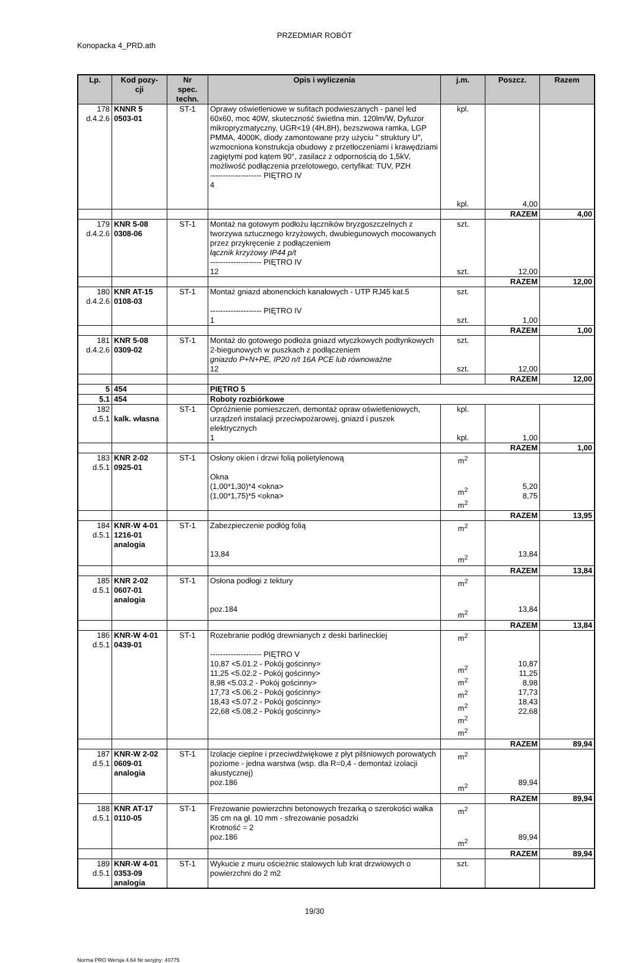PRZEDMIAR ROBÓT
Konopacka 4_PRD.ath
| Lp. | Kod pozy- cji | Nr spec. techn. | Opis i wyliczenia | j.m. | Poszcz. | Razem |
| --- | --- | --- | --- | --- | --- | --- |
| 178 d.4.2.6 | KNNR 5 0503-01 | ST-1 | Oprawy oświetleniowe w sufitach podwieszanych - panel led 60x60, moc 40W, skuteczność świetlna min. 120lm/W, Dyfuzor mikropryzmatyczny, UGR<19 (4H,8H), bezszwowa ramka, LGP PMMA, 4000K, diody zamontowane przy użyciu " struktury U", wzmocniona konstrukcja obudowy z przetłoczeniami i krawędziami zagiętymi pod kątem 90°, zasilacz z odpornością do 1,5kV, możliwość podłączenia przelotowego, certyfikat: TUV, PZH -------------------- PIĘTRO IV 4 | kpl. kpl. | 4,00 | |
| | | | | | RAZEM | 4,00 |
| 179 d.4.2.6 | KNR 5-08 0308-06 | ST-1 | Montaż na gotowym podłożu łączników bryzgoszczelnych z tworzywa sztucznego krzyżowych, dwubiegunowych mocowanych przez przykręcenie z podłączeniem łącznik krzyżowy IP44 p/t -------------------- PIĘTRO IV 12 | szt. szt. | 12,00 | |
| | | | | | RAZEM | 12,00 |
| 180 d.4.2.6 | KNR AT-15 0108-03 | ST-1 | Montaż gniazd abonenckich kanałowych - UTP RJ45 kat.5 -------------------- PIĘTRO IV 1 | szt. szt. | 1,00 | |
| | | | | | RAZEM | 1,00 |
| 181 d.4.2.6 | KNR 5-08 0309-02 | ST-1 | Montaż do gotowego podłoża gniazd wtyczkowych podtynkowych 2-biegunowych w puszkach z podłączeniem gniazdo P+N+PE, IP20 n/t 16A PCE lub równoważne 12 | szt. szt. | 12,00 | |
| | | | | | RAZEM | 12,00 |
| 5 | 454 | | PIĘTRO 5 | | | |
| 5.1 | 454 | | Roboty rozbiórkowe | | | |
| 182 d.5.1 | kalk. własna | ST-1 | Opróżnienie pomieszczeń, demontaż opraw oświetleniowych, urządzeń instalacji przeciwpożarowej, gniazd i puszek elektrycznych 1 | kpl. kpl. | 1,00 | |
| | | | | | RAZEM | 1,00 |
| 183 d.5.1 | KNR 2-02 0925-01 | ST-1 | Osłony okien i drzwi folią polietylenową Okna (1,00*1,30)*4 <okna> (1,00*1,75)*5 <okna> | m<sup>2</sup> m<sup>2</sup> m<sup>2</sup> | 5,20 8,75 | |
| | | | | | RAZEM | 13,95 |
| 184 d.5.1 | KNR-W 4-01 1216-01 analogia | ST-1 | Zabezpieczenie podłóg folią 13,84 | m<sup>2</sup> m<sup>2</sup> | 13,84 | |
| | | | | | RAZEM | 13,84 |
| 185 d.5.1 | KNR 2-02 0607-01 analogia | ST-1 | Osłona podłogi z tektury poz.184 | m<sup>2</sup> m<sup>2</sup> | 13,84 | |
| | | | | | RAZEM | 13,84 |
| 186 d.5.1 | KNR-W 4-01 0439-01 | ST-1 | Rozebranie podłóg drewnianych z deski barlineckiej -------------------- PIĘTRO V 10,87 <5.01.2 - Pokój gościnny> 11,25 <5.02.2 - Pokój gościnny> 8,98 <5.03.2 - Pokój gościnny> 17,73 <5.06.2 - Pokój gościnny> 18,43 <5.07.2 - Pokój gościnny> 22,68 <5.08.2 - Pokój gościnny> | m<sup>2</sup> m<sup>2</sup> m<sup>2</sup> m<sup>2</sup> m<sup>2</sup> m<sup>2</sup> m<sup>2</sup> | 10,87 11,25 8,98 17,73 18,43 22,68 | |
| | | | | | RAZEM | 89,94 |
| 187 d.5.1 | KNR-W 2-02 0609-01 analogia | ST-1 | Izolacje cieplne i przeciwdźwiękowe z płyt pilśniowych porowatych poziome - jedna warstwa (wsp. dla R=0,4 - demontaż izolacji akustycznej) poz.186 | m<sup>2</sup> m<sup>2</sup> | 89,94 | |
| | | | | | RAZEM | 89,94 |
| 188 d.5.1 | KNR AT-17 0110-05 | ST-1 | Frezowanie powierzchni betonowych frezarką o szerokości wałka 35 cm na gł. 10 mm - sfrezowanie posadzki Krotność = 2 poz.186 | m<sup>2</sup> m<sup>2</sup> | 89,94 | |
| | | | | | RAZEM | 89,94 |
| 189 d.5.1 | KNR-W 4-01 0353-09 analogia | ST-1 | Wykucie z muru ościeżnic stalowych lub krat drzwiowych o powierzchni do 2 m2 | szt. | | |
19/30
Norma PRO Wersja 4.64 Nr seryjny: 40775